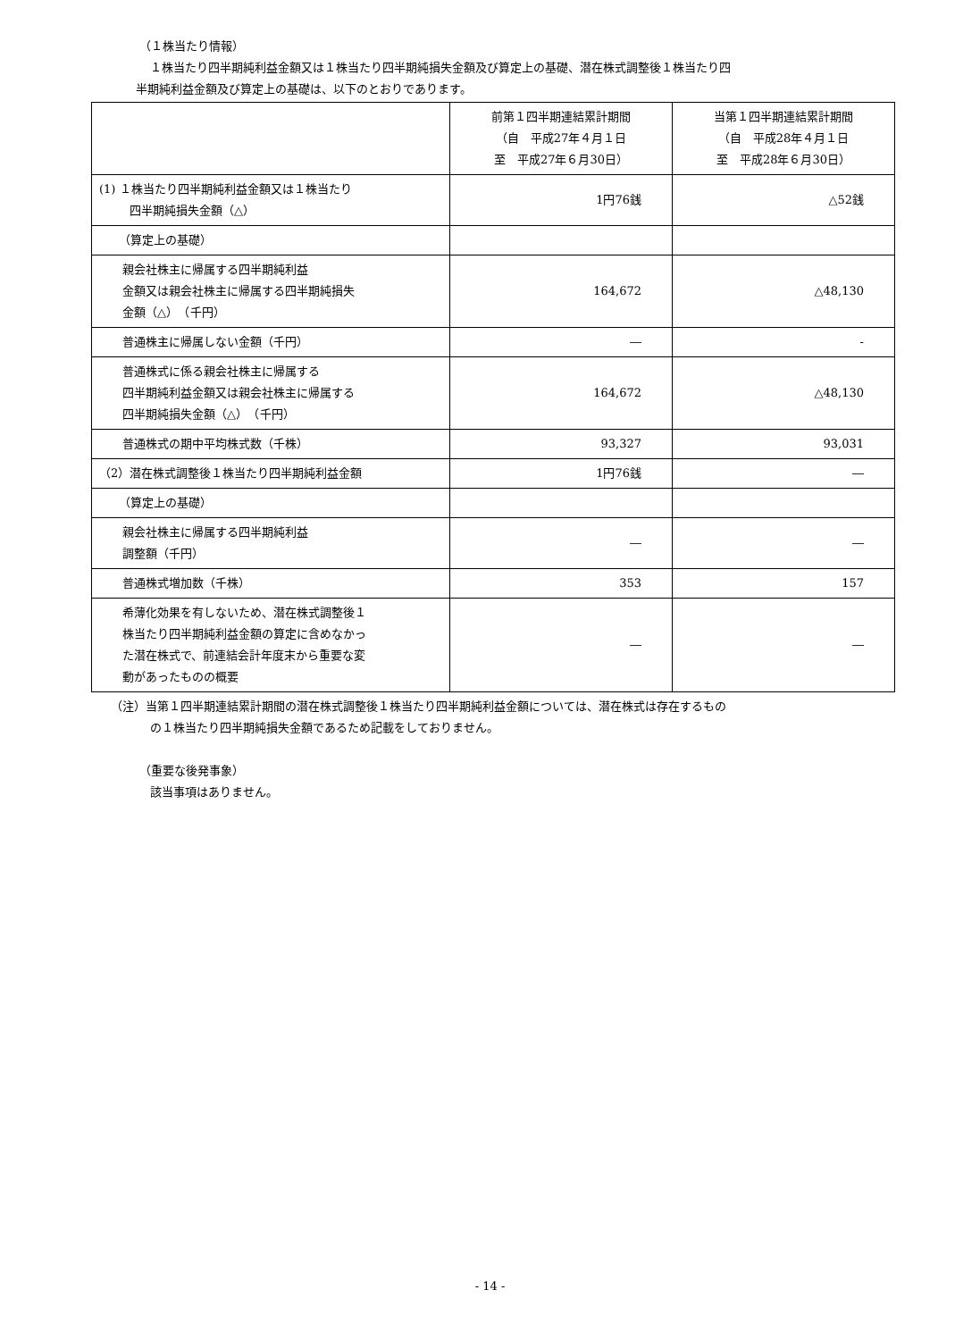（１株当たり情報）
１株当たり四半期純利益金額又は１株当たり四半期純損失金額及び算定上の基礎、潜在株式調整後１株当たり四
半期純利益金額及び算定上の基礎は、以下のとおりであります。
| | 前第１四半期連結累計期間 （自 平成27年４月１日 至 平成27年６月30日） | 当第１四半期連結累計期間 （自 平成28年４月１日 至 平成28年６月30日） |
| --- | --- | --- |
| (1) １株当たり四半期純利益金額又は１株当たり 四半期純損失金額（△） | 1円76銭 | △52銭 |
| （算定上の基礎） | | |
| 親会社株主に帰属する四半期純利益 金額又は親会社株主に帰属する四半期純損失 金額（△） （千円） | 164,672 | △48,130 |
| 普通株主に帰属しない金額（千円） | ― | - |
| 普通株式に係る親会社株主に帰属する 四半期純利益金額又は親会社株主に帰属する 四半期純損失金額（△） （千円） | 164,672 | △48,130 |
| 普通株式の期中平均株式数（千株） | 93,327 | 93,031 |
| （2）潜在株式調整後１株当たり四半期純利益金額 | 1円76銭 | ― |
| （算定上の基礎） | | |
| 親会社株主に帰属する四半期純利益 調整額（千円） | ― | ― |
| 普通株式増加数（千株） | 353 | 157 |
| 希薄化効果を有しないため、潜在株式調整後１ 株当たり四半期純利益金額の算定に含めなかっ た潜在株式で、前連結会計年度末から重要な変 動があったものの概要 | ― | ― |
（注）当第１四半期連結累計期間の潜在株式調整後１株当たり四半期純利益金額については、潜在株式は存在するもの
の１株当たり四半期純損失金額であるため記載をしておりません。
（重要な後発事象）
該当事項はありません。
- 14 -